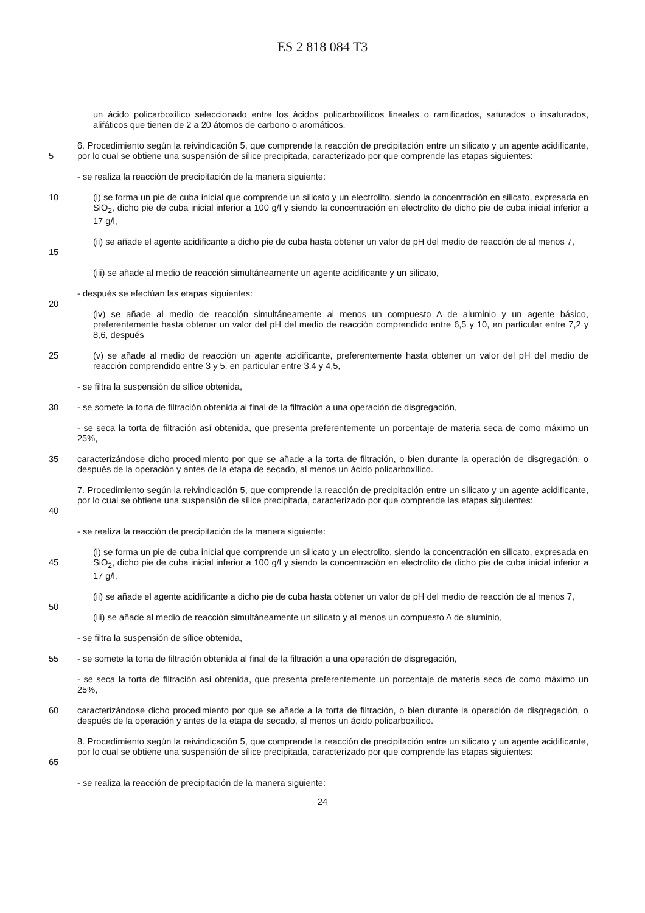ES 2 818 084 T3
un ácido policarboxílico seleccionado entre los ácidos policarboxílicos lineales o ramificados, saturados o insaturados, alifáticos que tienen de 2 a 20 átomos de carbono o aromáticos.
5 6. Procedimiento según la reivindicación 5, que comprende la reacción de precipitación entre un silicato y un agente acidificante, por lo cual se obtiene una suspensión de sílice precipitada, caracterizado por que comprende las etapas siguientes:
- se realiza la reacción de precipitación de la manera siguiente:
10 (i) se forma un pie de cuba inicial que comprende un silicato y un electrolito, siendo la concentración en silicato, expresada en SiO<sub>2</sub>, dicho pie de cuba inicial inferior a 100 g/l y siendo la concentración en electrolito de dicho pie de cuba inicial inferior a 17 g/l,
15 (ii) se añade el agente acidificante a dicho pie de cuba hasta obtener un valor de pH del medio de reacción de al menos 7,
(iii) se añade al medio de reacción simultáneamente un agente acidificante y un silicato,
20 - después se efectúan las etapas siguientes:
(iv) se añade al medio de reacción simultáneamente al menos un compuesto A de aluminio y un agente básico, preferentemente hasta obtener un valor del pH del medio de reacción comprendido entre 6,5 y 10, en particular entre 7,2 y 8,6, después
25 (v) se añade al medio de reacción un agente acidificante, preferentemente hasta obtener un valor del pH del medio de reacción comprendido entre 3 y 5, en particular entre 3,4 y 4,5,
- se filtra la suspensión de sílice obtenida,
30 - se somete la torta de filtración obtenida al final de la filtración a una operación de disgregación,
- se seca la torta de filtración así obtenida, que presenta preferentemente un porcentaje de materia seca de como máximo un 25%,
35 caracterizándose dicho procedimiento por que se añade a la torta de filtración, o bien durante la operación de disgregación, o después de la operación y antes de la etapa de secado, al menos un ácido policarboxílico.
40 7. Procedimiento según la reivindicación 5, que comprende la reacción de precipitación entre un silicato y un agente acidificante, por lo cual se obtiene una suspensión de sílice precipitada, caracterizado por que comprende las etapas siguientes:
- se realiza la reacción de precipitación de la manera siguiente:
45 (i) se forma un pie de cuba inicial que comprende un silicato y un electrolito, siendo la concentración en silicato, expresada en SiO<sub>2</sub>, dicho pie de cuba inicial inferior a 100 g/l y siendo la concentración en electrolito de dicho pie de cuba inicial inferior a 17 g/l,
(ii) se añade el agente acidificante a dicho pie de cuba hasta obtener un valor de pH del medio de reacción de al menos 7,
50
(iii) se añade al medio de reacción simultáneamente un silicato y al menos un compuesto A de aluminio,
- se filtra la suspensión de sílice obtenida,
55 - se somete la torta de filtración obtenida al final de la filtración a una operación de disgregación,
- se seca la torta de filtración así obtenida, que presenta preferentemente un porcentaje de materia seca de como máximo un 25%,
60 caracterizándose dicho procedimiento por que se añade a la torta de filtración, o bien durante la operación de disgregación, o después de la operación y antes de la etapa de secado, al menos un ácido policarboxílico.
65 8. Procedimiento según la reivindicación 5, que comprende la reacción de precipitación entre un silicato y un agente acidificante, por lo cual se obtiene una suspensión de sílice precipitada, caracterizado por que comprende las etapas siguientes:
- se realiza la reacción de precipitación de la manera siguiente:
24